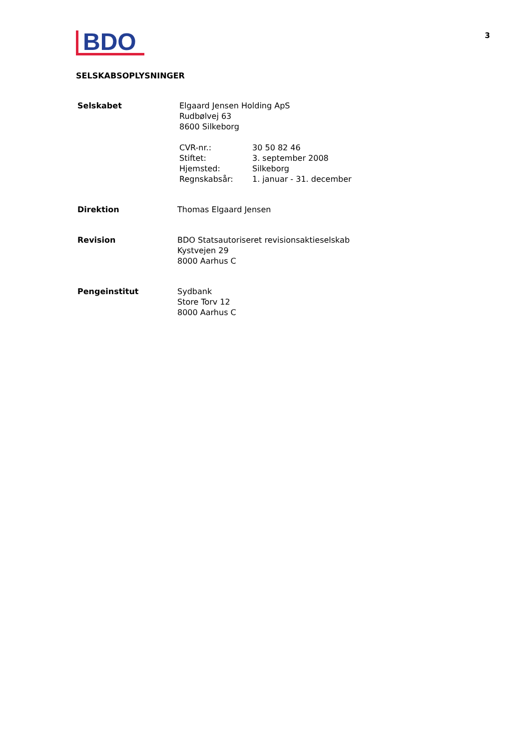3
BDO
SELSKABSOPLYSNINGER
| Selskabet | Elgaard Jensen Holding ApS Rudbølvej 63 8600 Silkeborg / CVR-nr.: / 30 50 82 46 / / Stiftet: / 3. september 2008 / / Hjemsted: / Silkeborg / / Regnskabsår: / 1. januar - 31. december / |
| Direktion | Thomas Elgaard Jensen |
| Revision | BDO Statsautoriseret revisionsaktieselskab Kystvejen 29 8000 Aarhus C |
| Pengeinstitut | Sydbank Store Torv 12 8000 Aarhus C |